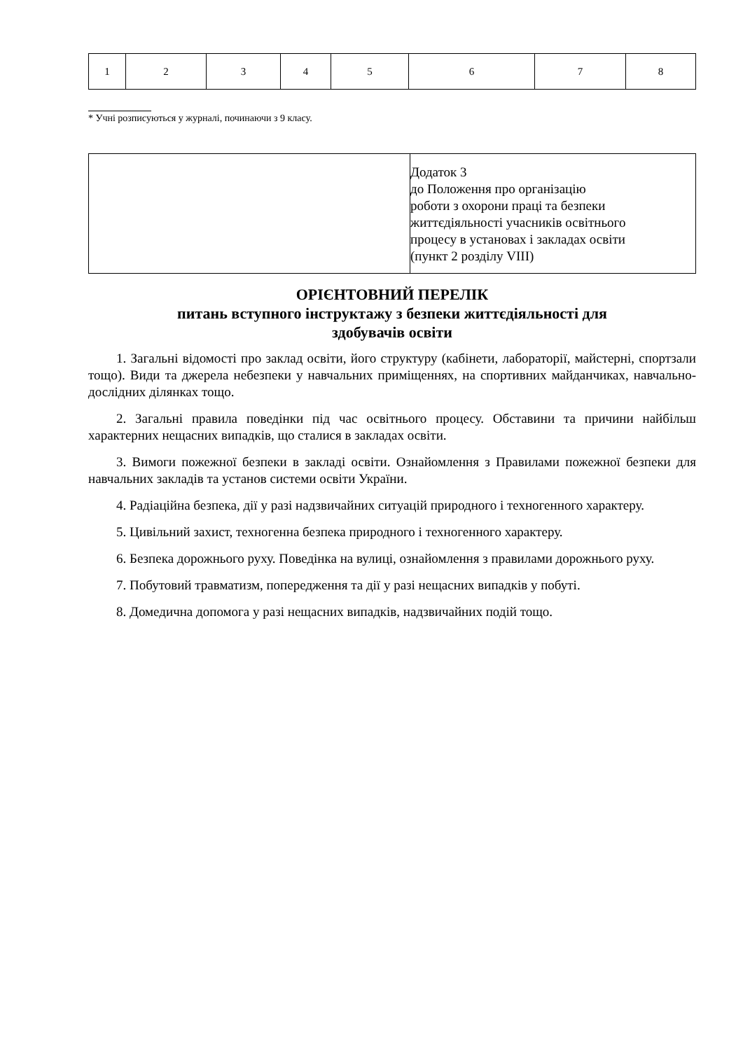| 1 | 2 | 3 | 4 | 5 | 6 | 7 | 8 |
* Учні розписуються у журналі, починаючи з 9 класу.
| | Додаток 3 до Положення про організацію роботи з охорони праці та безпеки життєдіяльності учасників освітнього процесу в установах і закладах освіти (пункт 2 розділу VIII) |
ОРІЄНТОВНИЙ ПЕРЕЛІК
питань вступного інструктажу з безпеки життєдіяльності для
здобувачів освіти
1. Загальні відомості про заклад освіти, його структуру (кабінети, лабораторії, майстерні, спортзали тощо). Види та джерела небезпеки у навчальних приміщеннях, на спортивних майданчиках, навчально-дослідних ділянках тощо.
2. Загальні правила поведінки під час освітнього процесу. Обставини та причини найбільш характерних нещасних випадків, що сталися в закладах освіти.
3. Вимоги пожежної безпеки в закладі освіти. Ознайомлення з Правилами пожежної безпеки для навчальних закладів та установ системи освіти України.
4. Радіаційна безпека, дії у разі надзвичайних ситуацій природного і техногенного характеру.
5. Цивільний захист, техногенна безпека природного і техногенного характеру.
6. Безпека дорожнього руху. Поведінка на вулиці, ознайомлення з правилами дорожнього руху.
7. Побутовий травматизм, попередження та дії у разі нещасних випадків у побуті.
8. Домедична допомога у разі нещасних випадків, надзвичайних подій тощо.